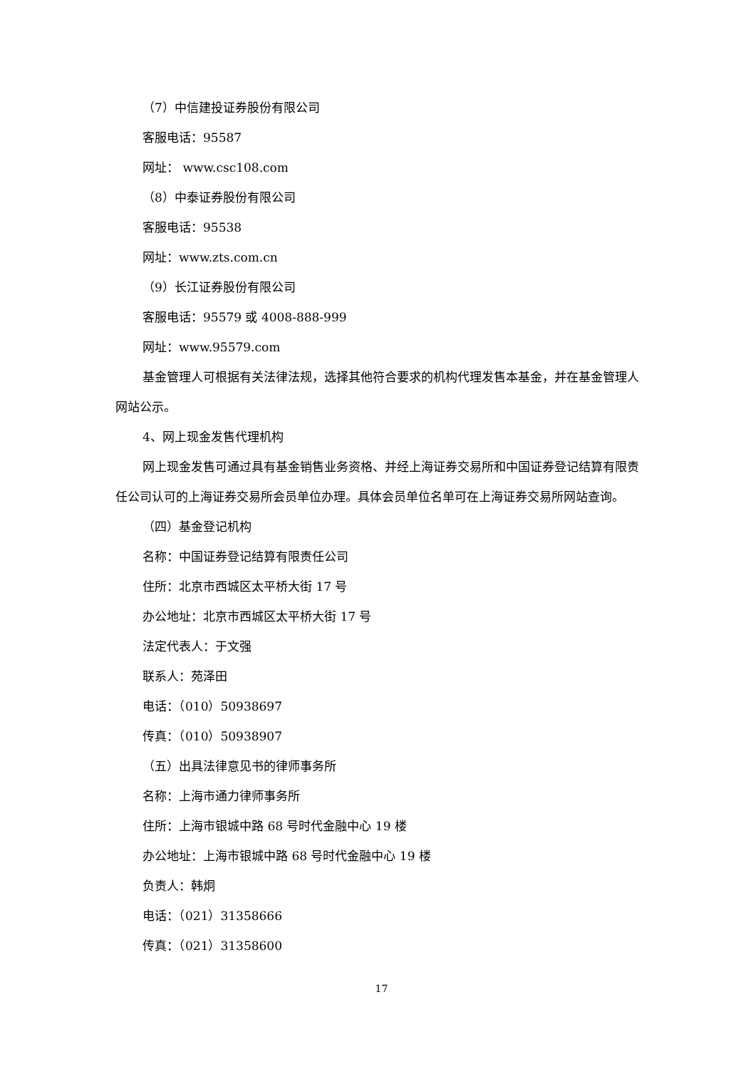（7）中信建投证券股份有限公司
客服电话：95587
网址： www.csc108.com
（8）中泰证券股份有限公司
客服电话：95538
网址：www.zts.com.cn
（9）长江证券股份有限公司
客服电话：95579 或 4008-888-999
网址：www.95579.com
基金管理人可根据有关法律法规，选择其他符合要求的机构代理发售本基金，并在基金管理人网站公示。
4、网上现金发售代理机构
网上现金发售可通过具有基金销售业务资格、并经上海证券交易所和中国证券登记结算有限责任公司认可的上海证券交易所会员单位办理。具体会员单位名单可在上海证券交易所网站查询。
（四）基金登记机构
名称：中国证券登记结算有限责任公司
住所：北京市西城区太平桥大街 17 号
办公地址：北京市西城区太平桥大街 17 号
法定代表人：于文强
联系人：苑泽田
电话：（010）50938697
传真：（010）50938907
（五）出具法律意见书的律师事务所
名称：上海市通力律师事务所
住所：上海市银城中路 68 号时代金融中心 19 楼
办公地址：上海市银城中路 68 号时代金融中心 19 楼
负责人：韩炯
电话：（021）31358666
传真：（021）31358600
17